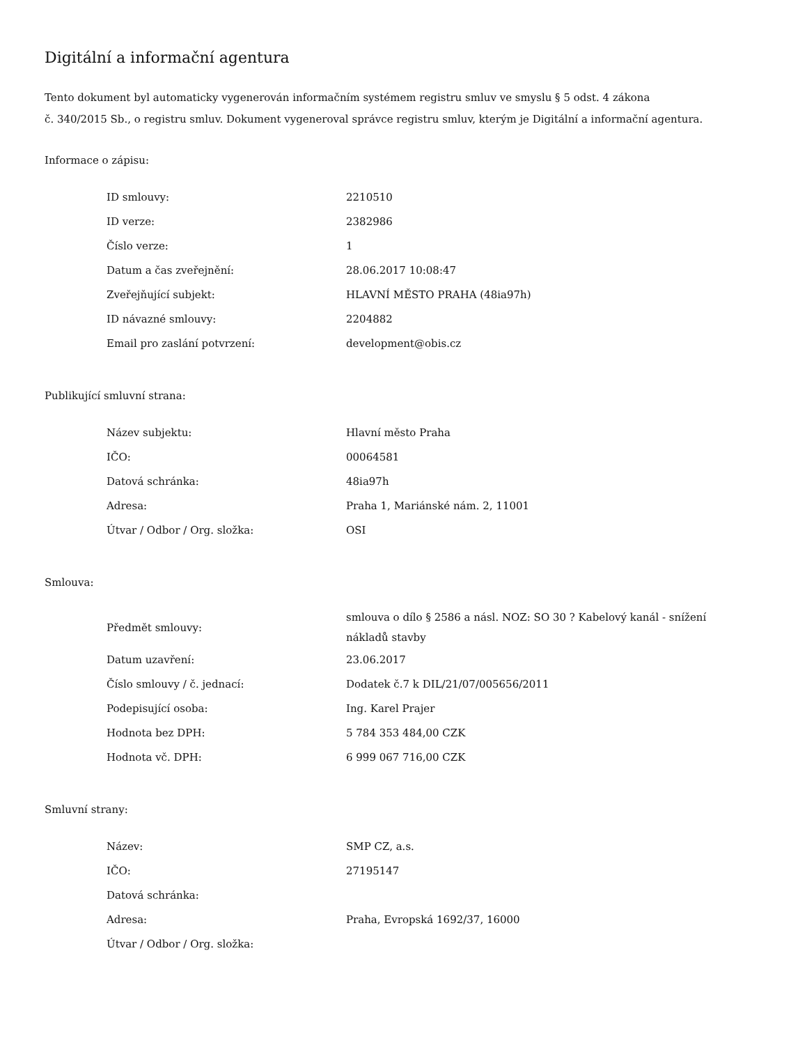Digitální a informační agentura
Tento dokument byl automaticky vygenerován informačním systémem registru smluv ve smyslu § 5 odst. 4 zákona
č. 340/2015 Sb., o registru smluv. Dokument vygeneroval správce registru smluv, kterým je Digitální a informační agentura.
Informace o zápisu:
| ID smlouvy: | 2210510 |
| ID verze: | 2382986 |
| Číslo verze: | 1 |
| Datum a čas zveřejnění: | 28.06.2017 10:08:47 |
| Zveřejňující subjekt: | HLAVNÍ MĚSTO PRAHA (48ia97h) |
| ID návazné smlouvy: | 2204882 |
| Email pro zaslání potvrzení: | development@obis.cz |
Publikující smluvní strana:
| Název subjektu: | Hlavní město Praha |
| IČO: | 00064581 |
| Datová schránka: | 48ia97h |
| Adresa: | Praha 1, Mariánské nám. 2, 11001 |
| Útvar / Odbor / Org. složka: | OSI |
Smlouva:
| Předmět smlouvy: | smlouva o dílo § 2586 a násl. NOZ: SO 30 ? Kabelový kanál - snížení nákladů stavby |
| Datum uzavření: | 23.06.2017 |
| Číslo smlouvy / č. jednací: | Dodatek č.7 k DIL/21/07/005656/2011 |
| Podepisující osoba: | Ing. Karel Prajer |
| Hodnota bez DPH: | 5 784 353 484,00 CZK |
| Hodnota vč. DPH: | 6 999 067 716,00 CZK |
Smluvní strany:
| Název: | SMP CZ, a.s. |
| IČO: | 27195147 |
| Datová schránka: | |
| Adresa: | Praha, Evropská 1692/37, 16000 |
| Útvar / Odbor / Org. složka: | |